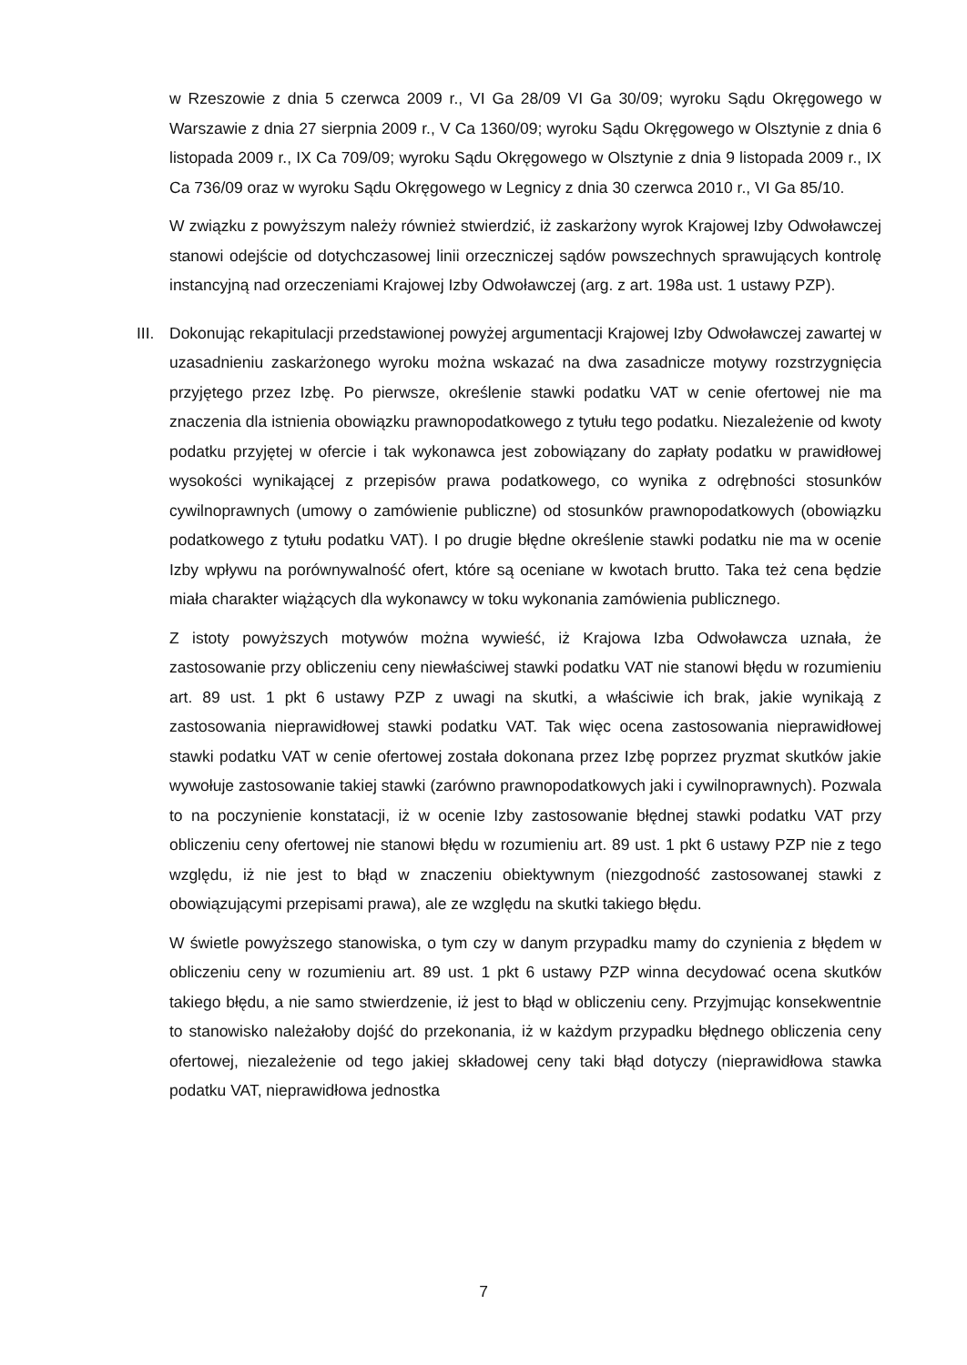w Rzeszowie z dnia 5 czerwca 2009 r., VI Ga 28/09 VI Ga 30/09; wyroku Sądu Okręgowego w Warszawie z dnia 27 sierpnia 2009 r., V Ca 1360/09; wyroku Sądu Okręgowego w Olsztynie z dnia 6 listopada 2009 r., IX Ca 709/09; wyroku Sądu Okręgowego w Olsztynie z dnia 9 listopada 2009 r., IX Ca 736/09 oraz w wyroku Sądu Okręgowego w Legnicy z dnia 30 czerwca 2010 r., VI Ga 85/10.
W związku z powyższym należy również stwierdzić, iż zaskarżony wyrok Krajowej Izby Odwoławczej stanowi odejście od dotychczasowej linii orzeczniczej sądów powszechnych sprawujących kontrolę instancyjną nad orzeczeniami Krajowej Izby Odwoławczej (arg. z art. 198a ust. 1 ustawy PZP).
III.
Dokonując rekapitulacji przedstawionej powyżej argumentacji Krajowej Izby Odwoławczej zawartej w uzasadnieniu zaskarżonego wyroku można wskazać na dwa zasadnicze motywy rozstrzygnięcia przyjętego przez Izbę. Po pierwsze, określenie stawki podatku VAT w cenie ofertowej nie ma znaczenia dla istnienia obowiązku prawnopodatkowego z tytułu tego podatku. Niezależenie od kwoty podatku przyjętej w ofercie i tak wykonawca jest zobowiązany do zapłaty podatku w prawidłowej wysokości wynikającej z przepisów prawa podatkowego, co wynika z odrębności stosunków cywilnoprawnych (umowy o zamówienie publiczne) od stosunków prawnopodatkowych (obowiązku podatkowego z tytułu podatku VAT). I po drugie błędne określenie stawki podatku nie ma w ocenie Izby wpływu na porównywalność ofert, które są oceniane w kwotach brutto. Taka też cena będzie miała charakter wiążących dla wykonawcy w toku wykonania zamówienia publicznego.
Z istoty powyższych motywów można wywieść, iż Krajowa Izba Odwoławcza uznała, że zastosowanie przy obliczeniu ceny niewłaściwej stawki podatku VAT nie stanowi błędu w rozumieniu art. 89 ust. 1 pkt 6 ustawy PZP z uwagi na skutki, a właściwie ich brak, jakie wynikają z zastosowania nieprawidłowej stawki podatku VAT. Tak więc ocena zastosowania nieprawidłowej stawki podatku VAT w cenie ofertowej została dokonana przez Izbę poprzez pryzmat skutków jakie wywołuje zastosowanie takiej stawki (zarówno prawnopodatkowych jaki i cywilnoprawnych). Pozwala to na poczynienie konstatacji, iż w ocenie Izby zastosowanie błędnej stawki podatku VAT przy obliczeniu ceny ofertowej nie stanowi błędu w rozumieniu art. 89 ust. 1 pkt 6 ustawy PZP nie z tego względu, iż nie jest to błąd w znaczeniu obiektywnym (niezgodność zastosowanej stawki z obowiązującymi przepisami prawa), ale ze względu na skutki takiego błędu.
W świetle powyższego stanowiska, o tym czy w danym przypadku mamy do czynienia z błędem w obliczeniu ceny w rozumieniu art. 89 ust. 1 pkt 6 ustawy PZP winna decydować ocena skutków takiego błędu, a nie samo stwierdzenie, iż jest to błąd w obliczeniu ceny. Przyjmując konsekwentnie to stanowisko należałoby dojść do przekonania, iż w każdym przypadku błędnego obliczenia ceny ofertowej, niezależenie od tego jakiej składowej ceny taki błąd dotyczy (nieprawidłowa stawka podatku VAT, nieprawidłowa jednostka
7